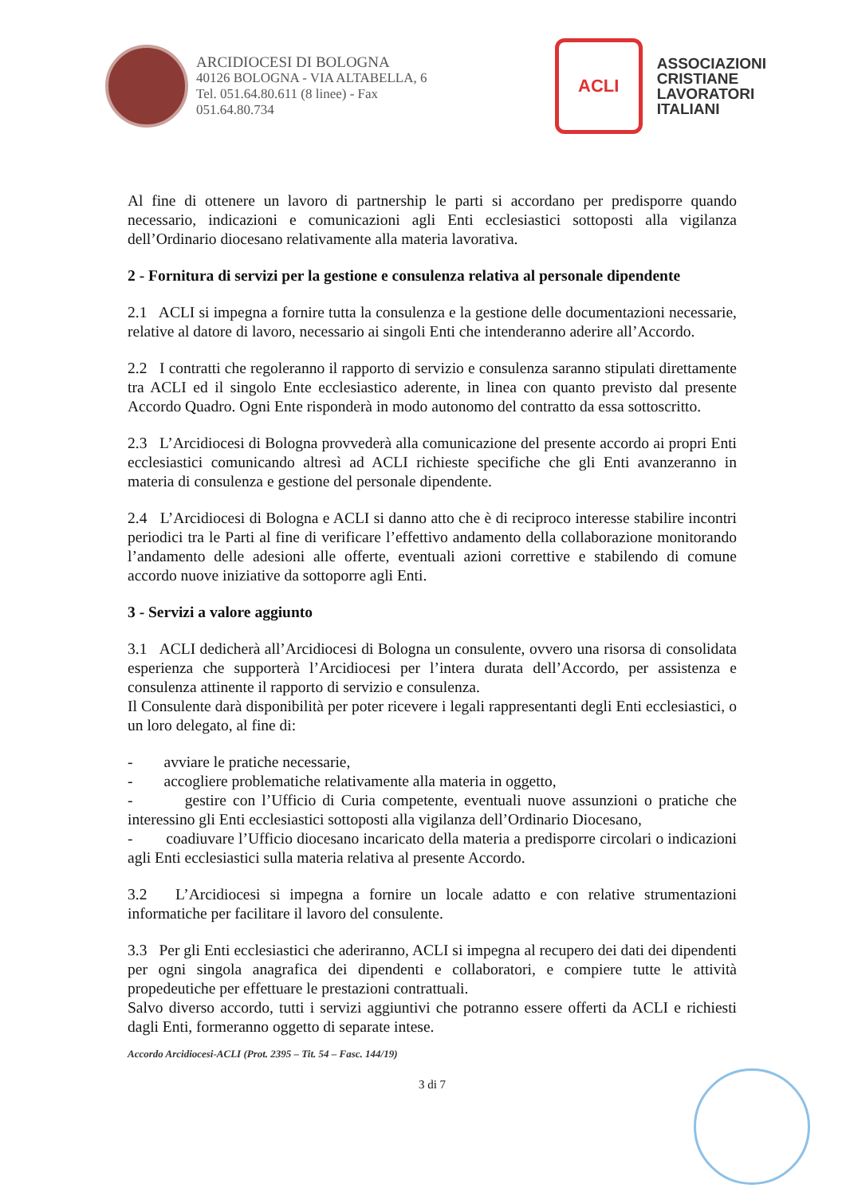ARCIDIOCESI DI BOLOGNA
40126 BOLOGNA - VIA ALTABELLA, 6
Tel. 051.64.80.611 (8 linee) - Fax
051.64.80.734
ACLI
ASSOCIAZIONI
CRISTIANE
LAVORATORI
ITALIANI
Al fine di ottenere un lavoro di partnership le parti si accordano per predisporre quando necessario, indicazioni e comunicazioni agli Enti ecclesiastici sottoposti alla vigilanza dell’Ordinario diocesano relativamente alla materia lavorativa.
2 - Fornitura di servizi per la gestione e consulenza relativa al personale dipendente
2.1 ACLI si impegna a fornire tutta la consulenza e la gestione delle documentazioni necessarie, relative al datore di lavoro, necessario ai singoli Enti che intenderanno aderire all’Accordo.
2.2 I contratti che regoleranno il rapporto di servizio e consulenza saranno stipulati direttamente tra ACLI ed il singolo Ente ecclesiastico aderente, in linea con quanto previsto dal presente Accordo Quadro. Ogni Ente risponderà in modo autonomo del contratto da essa sottoscritto.
2.3 L’Arcidiocesi di Bologna provvederà alla comunicazione del presente accordo ai propri Enti ecclesiastici comunicando altresì ad ACLI richieste specifiche che gli Enti avanzeranno in materia di consulenza e gestione del personale dipendente.
2.4 L’Arcidiocesi di Bologna e ACLI si danno atto che è di reciproco interesse stabilire incontri periodici tra le Parti al fine di verificare l’effettivo andamento della collaborazione monitorando l’andamento delle adesioni alle offerte, eventuali azioni correttive e stabilendo di comune accordo nuove iniziative da sottoporre agli Enti.
3 - Servizi a valore aggiunto
3.1 ACLI dedicherà all’Arcidiocesi di Bologna un consulente, ovvero una risorsa di consolidata esperienza che supporterà l’Arcidiocesi per l’intera durata dell’Accordo, per assistenza e consulenza attinente il rapporto di servizio e consulenza.
Il Consulente darà disponibilità per poter ricevere i legali rappresentanti degli Enti ecclesiastici, o un loro delegato, al fine di:
- avviare le pratiche necessarie,
- accogliere problematiche relativamente alla materia in oggetto,
- gestire con l’Ufficio di Curia competente, eventuali nuove assunzioni o pratiche che interessino gli Enti ecclesiastici sottoposti alla vigilanza dell’Ordinario Diocesano,
- coadiuvare l’Ufficio diocesano incaricato della materia a predisporre circolari o indicazioni agli Enti ecclesiastici sulla materia relativa al presente Accordo.
3.2 L’Arcidiocesi si impegna a fornire un locale adatto e con relative strumentazioni informatiche per facilitare il lavoro del consulente.
3.3 Per gli Enti ecclesiastici che aderiranno, ACLI si impegna al recupero dei dati dei dipendenti per ogni singola anagrafica dei dipendenti e collaboratori, e compiere tutte le attività propedeutiche per effettuare le prestazioni contrattuali.
Salvo diverso accordo, tutti i servizi aggiuntivi che potranno essere offerti da ACLI e richiesti dagli Enti, formeranno oggetto di separate intese.
Accordo Arcidiocesi-ACLI (Prot. 2395 – Tit. 54 – Fasc. 144/19)
3 di 7